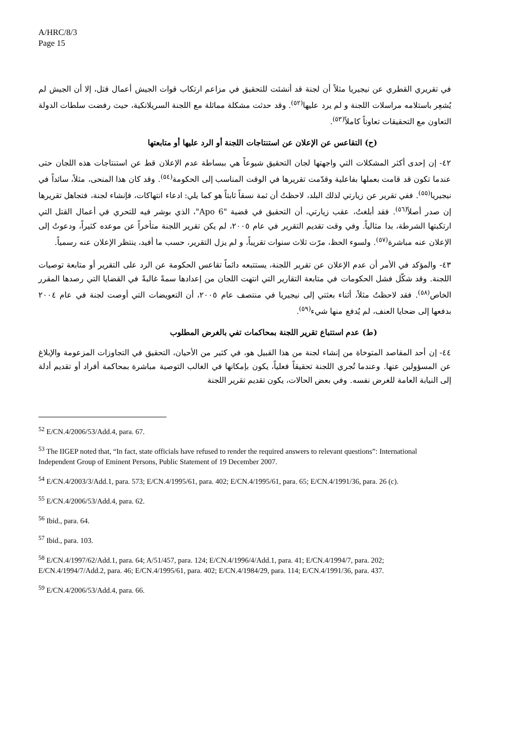A/HRC/8/3
Page 15
في تقريري القطري عن نيجيريا مثلاً أن لجنة قد أنشئت للتحقيق في مزاعم ارتكاب قوات الجيش أعمال قتل، إلا أن الجيش لم يُشعِر باستلامه مراسلات اللجنة و لم يرد عليها<sup>(٥٢)</sup>. وقد حدثت مشكلة مماثلة مع اللجنة السريلانكية، حيث رفضت سلطات الدولة التعاون مع التحقيقات تعاوناً كاملاً<sup>(٥٣)</sup>.
(ح) التقاعس عن الإعلان عن استنتاجات اللجنة أو الرد عليها أو متابعتها
٤٢- إن إحدى أكثر المشكلات التي واجهتها لجان التحقيق شيوعاً هي ببساطة عدم الإعلان قط عن استنتاجات هذه اللجان حتى عندما تكون قد قامت بعملها بفاعلية وقدّمت تقريرها في الوقت المناسب إلى الحكومة<sup>(٥٤)</sup>. وقد كان هذا المنحى، مثلاً، سائداً في نيجيريا<sup>(٥٥)</sup>. ففي تقرير عن زيارتي لذلك البلد، لاحظتُ أن ثمة نسقاً ثابتاً هو كما يلي: ادعاء انتهاكات، فإنشاء لجنة، فتجاهل تقريرها إن صدر أصلاً<sup>(٥٦)</sup>. فقد أبلغتُ، عقب زيارتي، أن التحقيق في قضية "Apo 6"، الذي بوشر فيه للتحري في أعمال القتل التي ارتكبتها الشرطة، بدا مثالياً. وفي وقت تقديم التقرير في عام ٢٠٠٥، لم يكن تقرير اللجنة متأخراً عن موعده كثيراً، ودعوتُ إلى الإعلان عنه مباشرة<sup>(٥٧)</sup>. ولسوء الحظ، مرّت ثلاث سنوات تقريباً، و لم يزل التقرير، حسب ما أفيد، ينتظر الإعلان عنه رسمياً.
٤٣- والمؤكد في الأمر أن عدم الإعلان عن تقرير اللجنة، يستتبعه دائماً تقاعس الحكومة عن الرد على التقرير أو متابعة توصيات اللجنة. وقد شكّل فشل الحكومات في متابعة التقارير التي انتهت اللجان من إعدادها سمةً غالبةً في القضايا التي رصدها المقرر الخاص<sup>(٥٨)</sup>. فقد لاحظتُ مثلاً، أثناء بعثتي إلى نيجيريا في منتصف عام ٢٠٠٥، أن التعويضات التي أوصت لجنة في عام ٢٠٠٤ بدفعها إلى ضحايا العنف، لم يُدفع منها شيء<sup>(٥٩)</sup>.
(ط) عدم استتباع تقرير اللجنة بمحاكمات تفي بالغرض المطلوب
٤٤- إن أحد المقاصد المتوخاة من إنشاء لجنة من هذا القبيل هو، في كثير من الأحيان، التحقيق في التجاوزات المزعومة والإبلاغ عن المسؤولين عنها. وعندما تُجري اللجنة تحقيقاً فعلياً، يكون بإمكانها في الغالب التوصية مباشرة بمحاكمة أفراد أو تقديم أدلة إلى النيابة العامة للغرض نفسه. وفي بعض الحالات، يكون تقديم تقرير اللجنة
<sup>52</sup> E/CN.4/2006/53/Add.4, para. 67.
<sup>53</sup> The IIGEP noted that, “In fact, state officials have refused to render the required answers to relevant questions”: International Independent Group of Eminent Persons, Public Statement of 19 December 2007.
<sup>54</sup> E/CN.4/2003/3/Add.1, para. 573; E/CN.4/1995/61, para. 402; E/CN.4/1995/61, para. 65; E/CN.4/1991/36, para. 26 (c).
<sup>55</sup> E/CN.4/2006/53/Add.4, para. 62.
<sup>56</sup> Ibid., para. 64.
<sup>57</sup> Ibid., para. 103.
<sup>58</sup> E/CN.4/1997/62/Add.1, para. 64; A/51/457, para. 124; E/CN.4/1996/4/Add.1, para. 41; E/CN.4/1994/7, para. 202; E/CN.4/1994/7/Add.2, para. 46; E/CN.4/1995/61, para. 402; E/CN.4/1984/29, para. 114; E/CN.4/1991/36, para. 437.
<sup>59</sup> E/CN.4/2006/53/Add.4, para. 66.